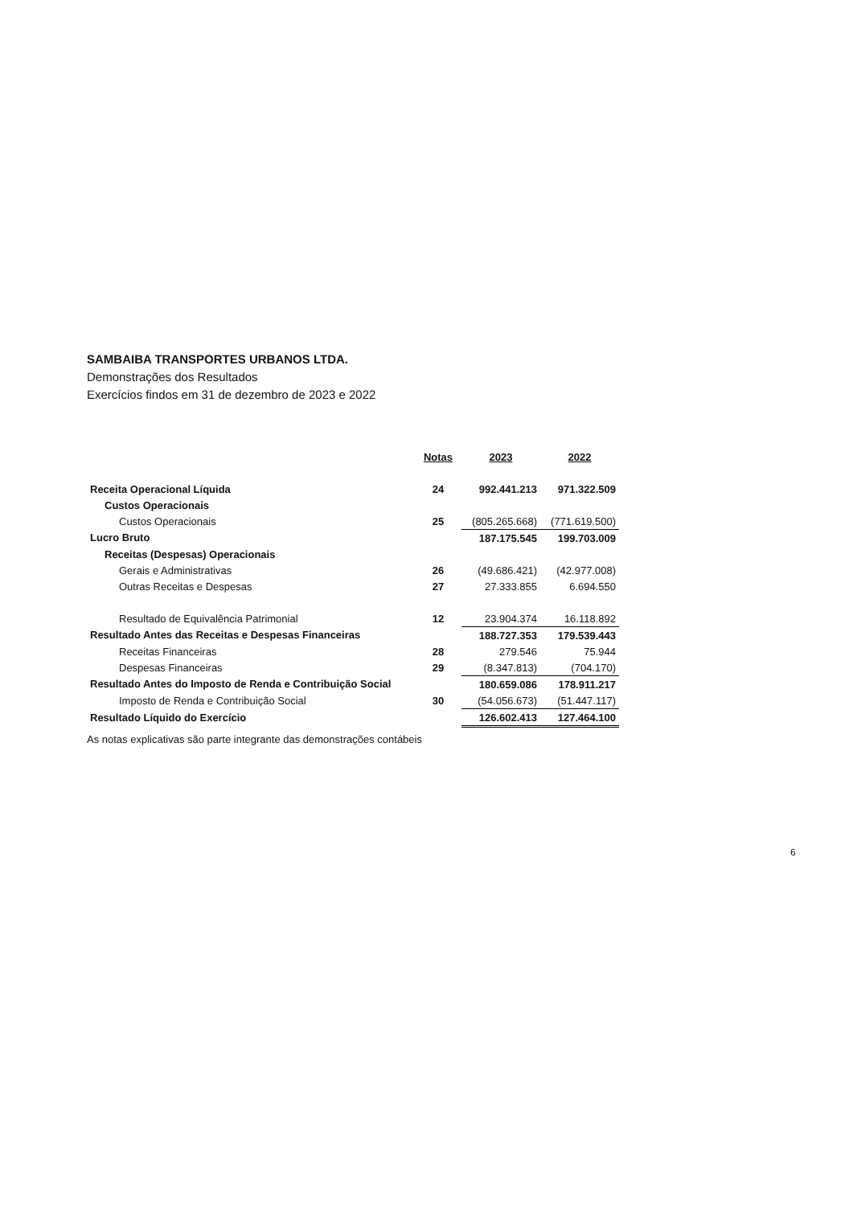SAMBAIBA TRANSPORTES URBANOS LTDA.
Demonstrações dos Resultados
Exercícios findos em 31 de dezembro de 2023 e 2022
| | Notas | 2023 | 2022 |
| Receita Operacional Líquida | 24 | 992.441.213 | 971.322.509 |
| Custos Operacionais | | | |
| Custos Operacionais | 25 | (805.265.668) | (771.619.500) |
| Lucro Bruto | | 187.175.545 | 199.703.009 |
| Receitas (Despesas) Operacionais | | | |
| Gerais e Administrativas | 26 | (49.686.421) | (42.977.008) |
| Outras Receitas e Despesas | 27 | 27.333.855 | 6.694.550 |
| Resultado de Equivalência Patrimonial | 12 | 23.904.374 | 16.118.892 |
| Resultado Antes das Receitas e Despesas Financeiras | | 188.727.353 | 179.539.443 |
| Receitas Financeiras | 28 | 279.546 | 75.944 |
| Despesas Financeiras | 29 | (8.347.813) | (704.170) |
| Resultado Antes do Imposto de Renda e Contribuição Social | | 180.659.086 | 178.911.217 |
| Imposto de Renda e Contribuição Social | 30 | (54.056.673) | (51.447.117) |
| Resultado Líquido do Exercício | | 126.602.413 | 127.464.100 |
As notas explicativas são parte integrante das demonstrações contábeis
6